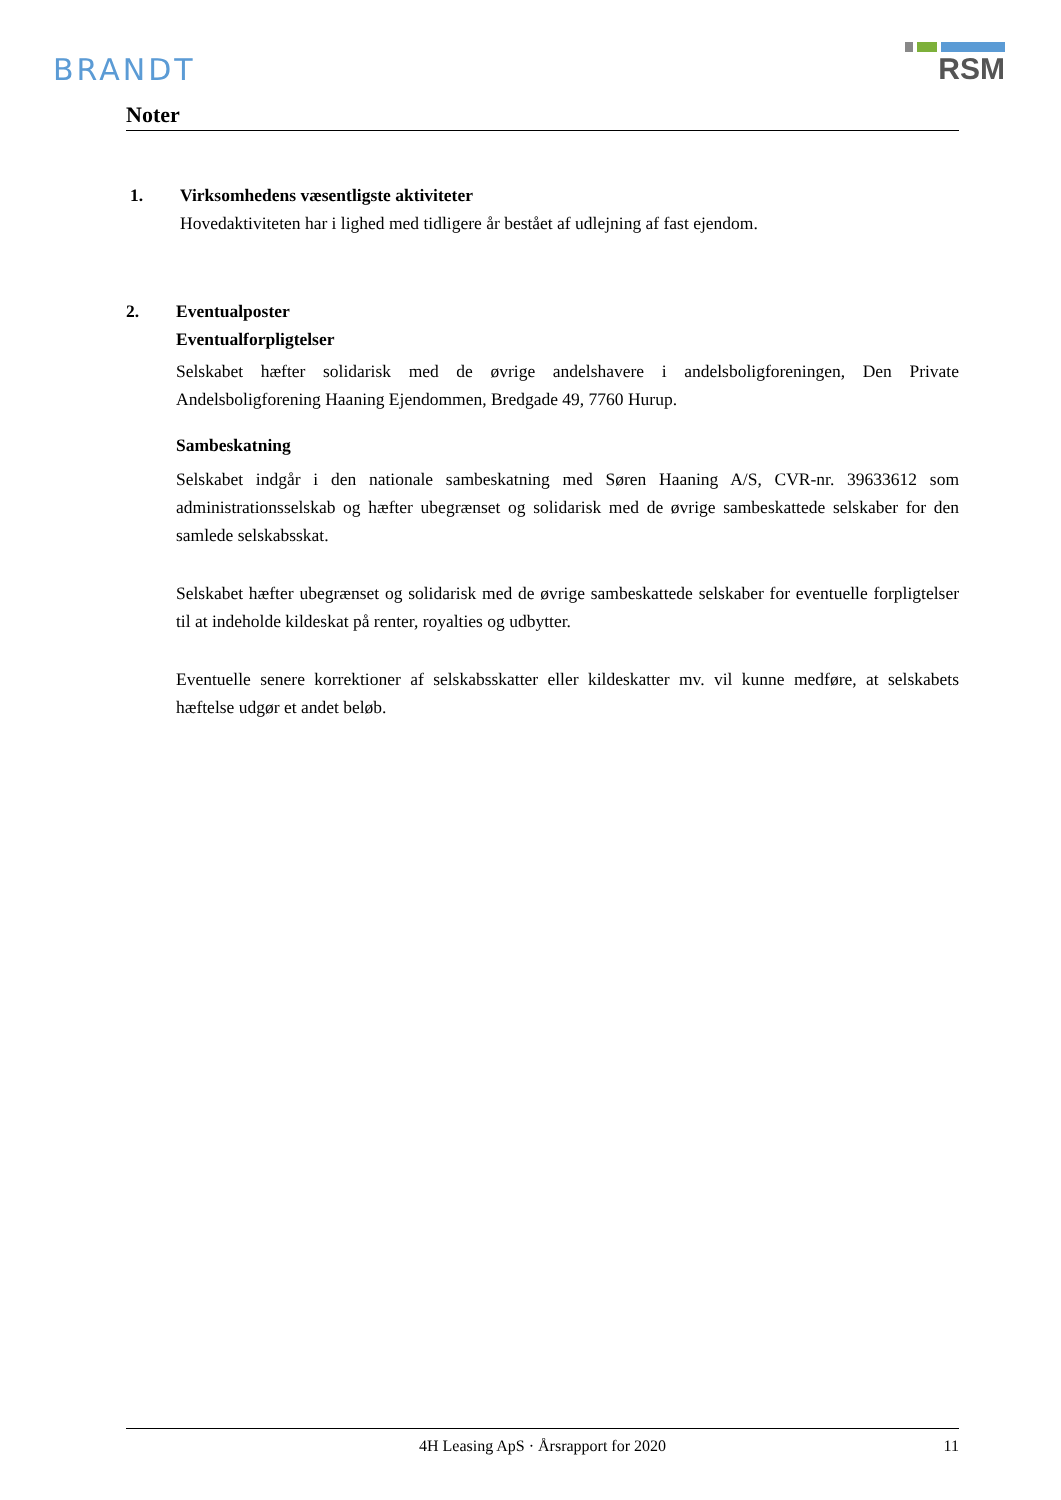BRANDT
RSM
Noter
1. Virksomhedens væsentligste aktiviteter
Hovedaktiviteten har i lighed med tidligere år bestået af udlejning af fast ejendom.
2. Eventualposter
Eventualforpligtelser
Selskabet hæfter solidarisk med de øvrige andelshavere i andelsboligforeningen, Den Private Andelsboligforening Haaning Ejendommen, Bredgade 49, 7760 Hurup.
Sambeskatning
Selskabet indgår i den nationale sambeskatning med Søren Haaning A/S, CVR-nr. 39633612 som administrationsselskab og hæfter ubegrænset og solidarisk med de øvrige sambeskattede selskaber for den samlede selskabsskat.
Selskabet hæfter ubegrænset og solidarisk med de øvrige sambeskattede selskaber for eventuelle forpligtelser til at indeholde kildeskat på renter, royalties og udbytter.
Eventuelle senere korrektioner af selskabsskatter eller kildeskatter mv. vil kunne medføre, at selskabets hæftelse udgør et andet beløb.
4H Leasing ApS · Årsrapport for 2020 11